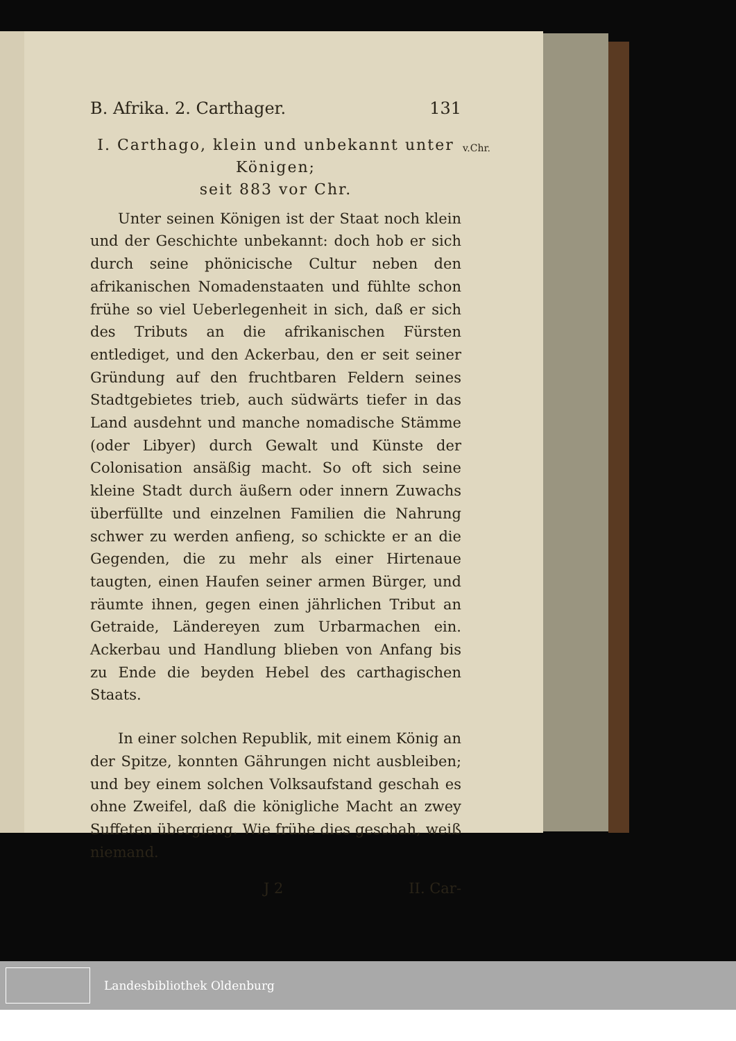B. Afrika. 2. Carthager. 131
v.Chr.
I. Carthago, klein und unbekannt unter Königen;
seit 883 vor Chr.
Unter seinen Königen ist der Staat noch klein und der Geschichte unbekannt: doch hob er sich durch seine phönicische Cultur neben den afrikanischen Nomadenstaaten und fühlte schon frühe so viel Ueberlegenheit in sich, daß er sich des Tributs an die afrikanischen Fürsten entlediget, und den Ackerbau, den er seit seiner Gründung auf den fruchtbaren Feldern seines Stadtgebietes trieb, auch südwärts tiefer in das Land ausdehnt und manche nomadische Stämme (oder Libyer) durch Gewalt und Künste der Colonisation ansäßig macht. So oft sich seine kleine Stadt durch äußern oder innern Zuwachs überfüllte und einzelnen Familien die Nahrung schwer zu werden anfieng, so schickte er an die Gegenden, die zu mehr als einer Hirtenaue taugten, einen Haufen seiner armen Bürger, und räumte ihnen, gegen einen jährlichen Tribut an Getraide, Ländereyen zum Urbarmachen ein. Ackerbau und Handlung blieben von Anfang bis zu Ende die beyden Hebel des carthagischen Staats.
In einer solchen Republik, mit einem König an der Spitze, konnten Gährungen nicht ausbleiben; und bey einem solchen Volksaufstand geschah es ohne Zweifel, daß die königliche Macht an zwey Suffeten übergieng. Wie frühe dies geschah, weiß niemand.
J 2 II. Car-
Landesbibliothek Oldenburg